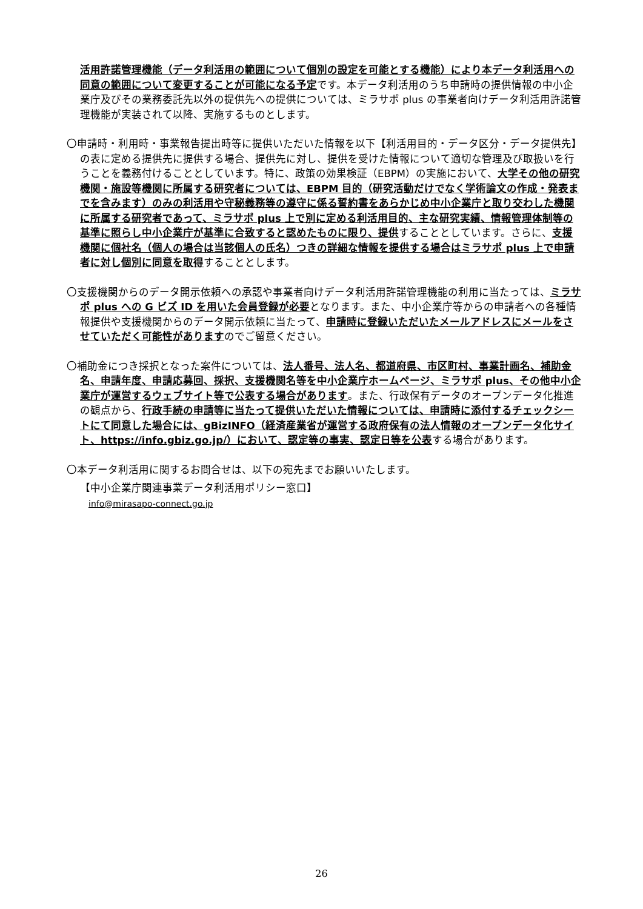活用許諾管理機能（データ利活用の範囲について個別の設定を可能とする機能）により本データ利活用への同意の範囲について変更することが可能になる予定です。本データ利活用のうち申請時の提供情報の中小企業庁及びその業務委託先以外の提供先への提供については、ミラサポ plus の事業者向けデータ利活用許諾管理機能が実装されて以降、実施するものとします。
〇申請時・利用時・事業報告提出時等に提供いただいた情報を以下【利活用目的・データ区分・データ提供先】の表に定める提供先に提供する場合、提供先に対し、提供を受けた情報について適切な管理及び取扱いを行うことを義務付けることとしています。特に、政策の効果検証（EBPM）の実施において、大学その他の研究機関・施設等機関に所属する研究者については、EBPM 目的（研究活動だけでなく学術論文の作成・発表までを含みます）のみの利活用や守秘義務等の遵守に係る誓約書をあらかじめ中小企業庁と取り交わした機関に所属する研究者であって、ミラサポ plus 上で別に定める利活用目的、主な研究実績、情報管理体制等の基準に照らし中小企業庁が基準に合致すると認めたものに限り、提供することとしています。さらに、支援機関に個社名（個人の場合は当該個人の氏名）つきの詳細な情報を提供する場合はミラサポ plus 上で申請者に対し個別に同意を取得することとします。
〇支援機関からのデータ開示依頼への承認や事業者向けデータ利活用許諾管理機能の利用に当たっては、ミラサポ plus への G ビズ ID を用いた会員登録が必要となります。また、中小企業庁等からの申請者への各種情報提供や支援機関からのデータ開示依頼に当たって、申請時に登録いただいたメールアドレスにメールをさせていただく可能性がありますのでご留意ください。
〇補助金につき採択となった案件については、法人番号、法人名、都道府県、市区町村、事業計画名、補助金名、申請年度、申請応募回、採択、支援機関名等を中小企業庁ホームページ、ミラサポ plus、その他中小企業庁が運営するウェブサイト等で公表する場合があります。また、行政保有データのオープンデータ化推進の観点から、行政手続の申請等に当たって提供いただいた情報については、申請時に添付するチェックシートにて同意した場合には、gBizINFO（経済産業省が運営する政府保有の法人情報のオープンデータ化サイト、https://info.gbiz.go.jp/）において、認定等の事実、認定日等を公表する場合があります。
〇本データ利活用に関するお問合せは、以下の宛先までお願いいたします。
【中小企業庁関連事業データ利活用ポリシー窓口】
info@mirasapo-connect.go.jp
26